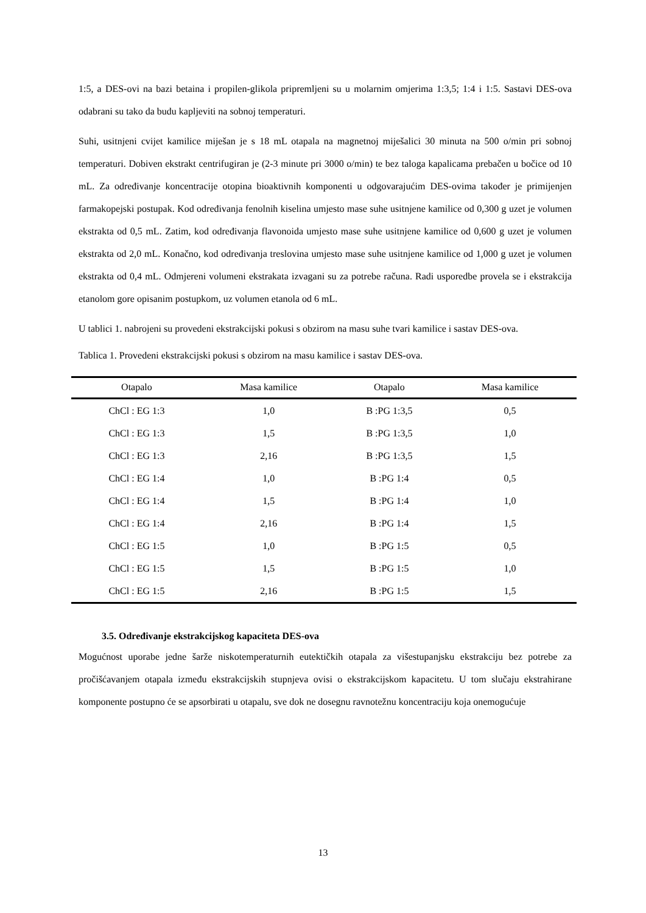1:5, a DES-ovi na bazi betaina i propilen-glikola pripremljeni su u molarnim omjerima 1:3,5; 1:4 i 1:5. Sastavi DES-ova odabrani su tako da budu kapljeviti na sobnoj temperaturi.
Suhi, usitnjeni cvijet kamilice miješan je s 18 mL otapala na magnetnoj miješalici 30 minuta na 500 o/min pri sobnoj temperaturi. Dobiven ekstrakt centrifugiran je (2-3 minute pri 3000 o/min) te bez taloga kapalicama prebačen u bočice od 10 mL. Za određivanje koncentracije otopina bioaktivnih komponenti u odgovarajućim DES-ovima također je primijenjen farmakopejski postupak. Kod određivanja fenolnih kiselina umjesto mase suhe usitnjene kamilice od 0,300 g uzet je volumen ekstrakta od 0,5 mL. Zatim, kod određivanja flavonoida umjesto mase suhe usitnjene kamilice od 0,600 g uzet je volumen ekstrakta od 2,0 mL. Konačno, kod određivanja treslovina umjesto mase suhe usitnjene kamilice od 1,000 g uzet je volumen ekstrakta od 0,4 mL. Odmjereni volumeni ekstrakata izvagani su za potrebe računa. Radi usporedbe provela se i ekstrakcija etanolom gore opisanim postupkom, uz volumen etanola od 6 mL.
U tablici 1. nabrojeni su provedeni ekstrakcijski pokusi s obzirom na masu suhe tvari kamilice i sastav DES-ova.
Tablica 1. Provedeni ekstrakcijski pokusi s obzirom na masu kamilice i sastav DES-ova.
| Otapalo | Masa kamilice | Otapalo | Masa kamilice |
| --- | --- | --- | --- |
| ChCl : EG 1:3 | 1,0 | B :PG 1:3,5 | 0,5 |
| ChCl : EG 1:3 | 1,5 | B :PG 1:3,5 | 1,0 |
| ChCl : EG 1:3 | 2,16 | B :PG 1:3,5 | 1,5 |
| ChCl : EG 1:4 | 1,0 | B :PG 1:4 | 0,5 |
| ChCl : EG 1:4 | 1,5 | B :PG 1:4 | 1,0 |
| ChCl : EG 1:4 | 2,16 | B :PG 1:4 | 1,5 |
| ChCl : EG 1:5 | 1,0 | B :PG 1:5 | 0,5 |
| ChCl : EG 1:5 | 1,5 | B :PG 1:5 | 1,0 |
| ChCl : EG 1:5 | 2,16 | B :PG 1:5 | 1,5 |
3.5. Određivanje ekstrakcijskog kapaciteta DES-ova
Mogućnost uporabe jedne šarže niskotemperaturnih eutektičkih otapala za višestupanjsku ekstrakciju bez potrebe za pročišćavanjem otapala između ekstrakcijskih stupnjeva ovisi o ekstrakcijskom kapacitetu. U tom slučaju ekstrahirane komponente postupno će se apsorbirati u otapalu, sve dok ne dosegnu ravnotežnu koncentraciju koja onemogućuje
13